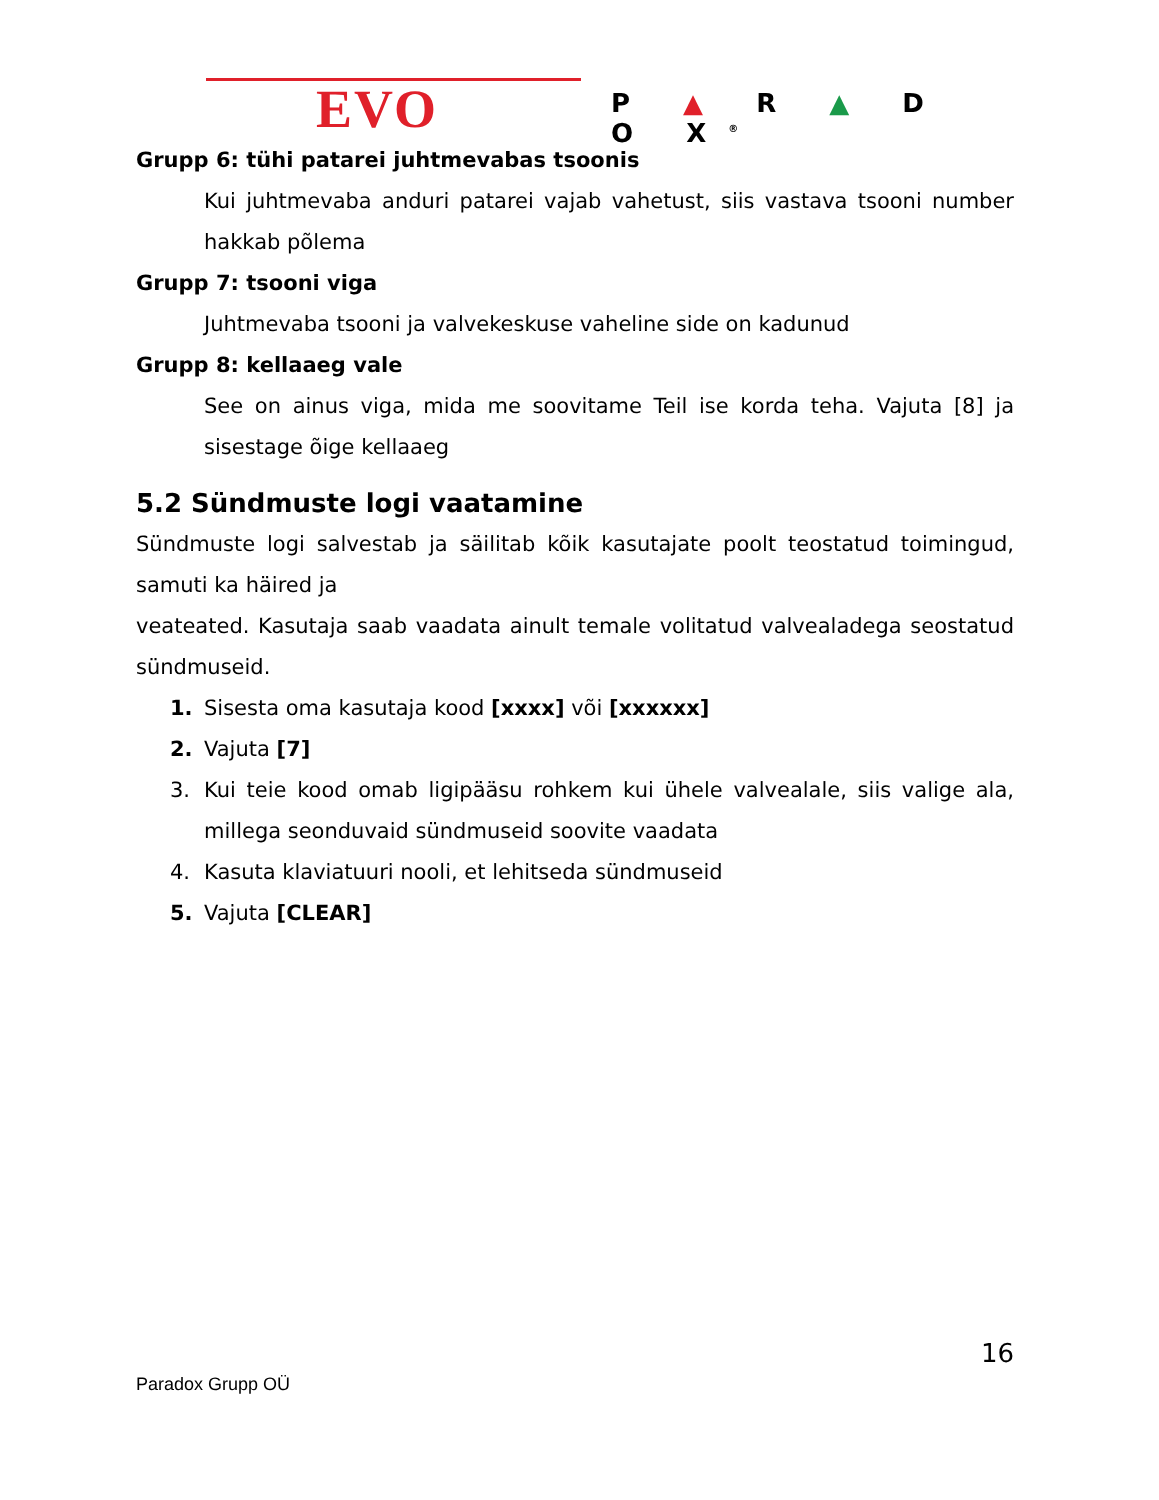EVO P ▲ R ▲ D O X<sup>®</sup>
Grupp 6: tühi patarei juhtmevabas tsoonis
Kui juhtmevaba anduri patarei vajab vahetust, siis vastava tsooni number hakkab põlema
Grupp 7: tsooni viga
Juhtmevaba tsooni ja valvekeskuse vaheline side on kadunud
Grupp 8: kellaaeg vale
See on ainus viga, mida me soovitame Teil ise korda teha. Vajuta [8] ja sisestage õige kellaaeg
5.2 Sündmuste logi vaatamine
Sündmuste logi salvestab ja säilitab kõik kasutajate poolt teostatud toimingud, samuti ka häired ja
veateated. Kasutaja saab vaadata ainult temale volitatud valvealadega seostatud sündmuseid.
1. Sisesta oma kasutaja kood [xxxx] või [xxxxxx]
2. Vajuta [7]
3. Kui teie kood omab ligipääsu rohkem kui ühele valvealale, siis valige ala, millega seonduvaid sündmuseid soovite vaadata
4. Kasuta klaviatuuri nooli, et lehitseda sündmuseid
5. Vajuta [CLEAR]
16
Paradox Grupp OÜ